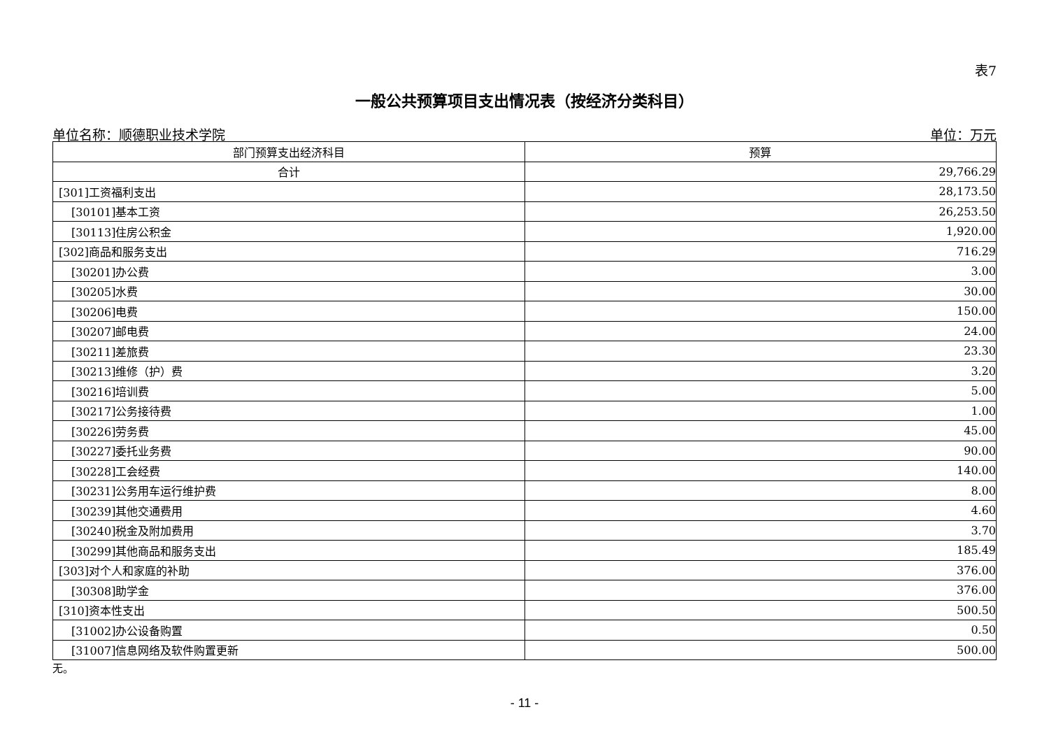表7
一般公共预算项目支出情况表（按经济分类科目）
单位名称：顺德职业技术学院 单位：万元
| 部门预算支出经济科目 | 预算 |
| --- | --- |
| 合计 | 29,766.29 |
| [301]工资福利支出 | 28,173.50 |
| [30101]基本工资 | 26,253.50 |
| [30113]住房公积金 | 1,920.00 |
| [302]商品和服务支出 | 716.29 |
| [30201]办公费 | 3.00 |
| [30205]水费 | 30.00 |
| [30206]电费 | 150.00 |
| [30207]邮电费 | 24.00 |
| [30211]差旅费 | 23.30 |
| [30213]维修（护）费 | 3.20 |
| [30216]培训费 | 5.00 |
| [30217]公务接待费 | 1.00 |
| [30226]劳务费 | 45.00 |
| [30227]委托业务费 | 90.00 |
| [30228]工会经费 | 140.00 |
| [30231]公务用车运行维护费 | 8.00 |
| [30239]其他交通费用 | 4.60 |
| [30240]税金及附加费用 | 3.70 |
| [30299]其他商品和服务支出 | 185.49 |
| [303]对个人和家庭的补助 | 376.00 |
| [30308]助学金 | 376.00 |
| [310]资本性支出 | 500.50 |
| [31002]办公设备购置 | 0.50 |
| [31007]信息网络及软件购置更新 | 500.00 |
无。
- 11 -